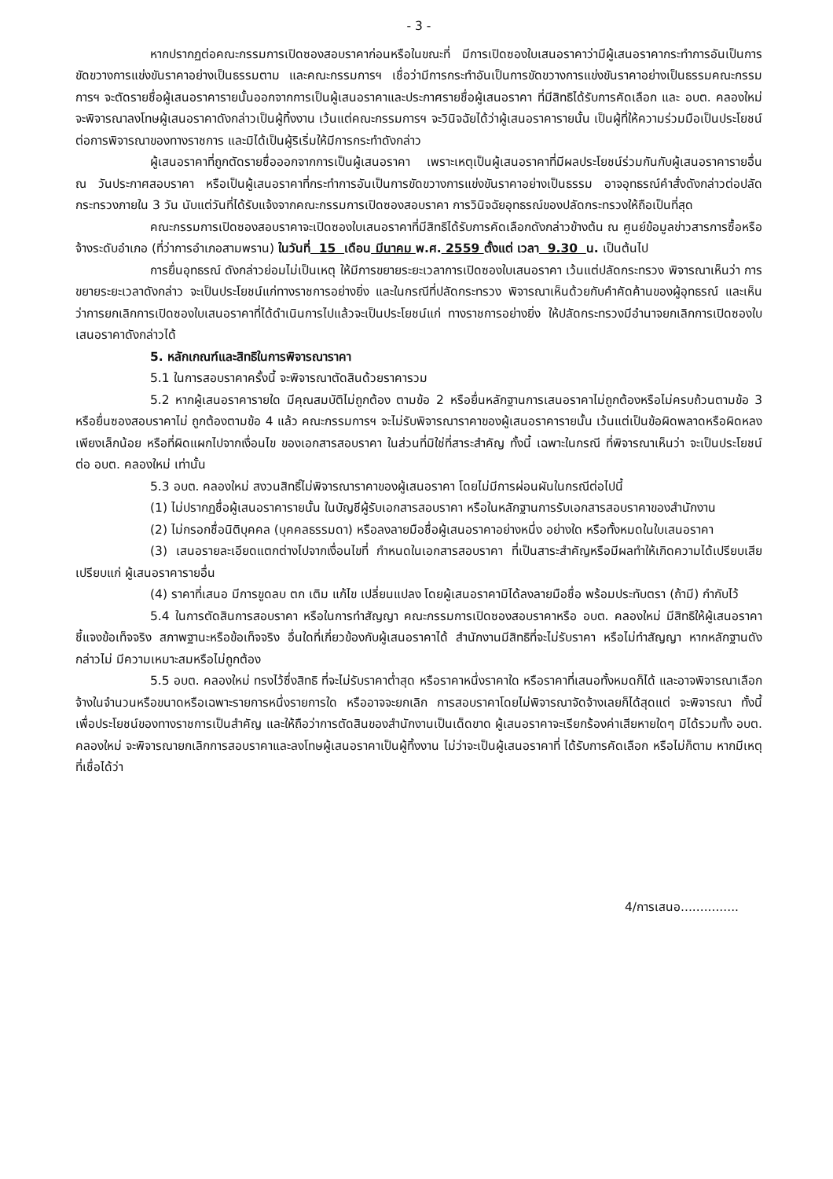- 3 -
หากปรากฏต่อคณะกรรมการเปิดซองสอบราคาก่อนหรือในขณะที่ มีการเปิดซองใบเสนอราคาว่ามีผู้เสนอราคากระทำการอันเป็นการขัดขวางการแข่งขันราคาอย่างเป็นธรรมตาม และคณะกรรมการฯ เชื่อว่ามีการกระทำอันเป็นการขัดขวางการแข่งขันราคาอย่างเป็นธรรมคณะกรรมการฯ จะตัดรายชื่อผู้เสนอราคารายนั้นออกจากการเป็นผู้เสนอราคาและประกาศรายชื่อผู้เสนอราคา ที่มีสิทธิได้รับการคัดเลือก และ อบต. คลองใหม่ จะพิจารณาลงโทษผู้เสนอราคาดังกล่าวเป็นผู้ทิ้งงาน เว้นแต่คณะกรรมการฯ จะวินิจฉัยได้ว่าผู้เสนอราคารายนั้น เป็นผู้ที่ให้ความร่วมมือเป็นประโยชน์ต่อการพิจารณาของทางราชการ และมิได้เป็นผู้ริเริ่มให้มีการกระทำดังกล่าว
ผู้เสนอราคาที่ถูกตัดรายชื่อออกจากการเป็นผู้เสนอราคา เพราะเหตุเป็นผู้เสนอราคาที่มีผลประโยชน์ร่วมกันกับผู้เสนอราคารายอื่น ณ วันประกาศสอบราคา หรือเป็นผู้เสนอราคาที่กระทำการอันเป็นการขัดขวางการแข่งขันราคาอย่างเป็นธรรม อาจอุทธรณ์คำสั่งดังกล่าวต่อปลัดกระทรวงภายใน 3 วัน นับแต่วันที่ได้รับแจ้งจากคณะกรรมการเปิดซองสอบราคา การวินิจฉัยอุทธรณ์ของปลัดกระทรวงให้ถือเป็นที่สุด
คณะกรรมการเปิดซองสอบราคาจะเปิดซองใบเสนอราคาที่มีสิทธิได้รับการคัดเลือกดังกล่าวข้างต้น ณ ศูนย์ข้อมูลข่าวสารการซื้อหรือจ้างระดับอำเภอ (ที่ว่าการอำเภอสามพราน) ในวันที่ 15 เดือน มีนาคม พ.ศ. 2559 ตั้งแต่ เวลา 9.30 น. เป็นต้นไป
การยื่นอุทธรณ์ ดังกล่าวย่อมไม่เป็นเหตุ ให้มีการขยายระยะเวลาการเปิดซองใบเสนอราคา เว้นแต่ปลัดกระทรวง พิจารณาเห็นว่า การขยายระยะเวลาดังกล่าว จะเป็นประโยชน์แก่ทางราชการอย่างยิ่ง และในกรณีที่ปลัดกระทรวง พิจารณาเห็นด้วยกับคำคัดค้านของผู้อุทธรณ์ และเห็นว่าการยกเลิกการเปิดซองใบเสนอราคาที่ได้ดำเนินการไปแล้วจะเป็นประโยชน์แก่ ทางราชการอย่างยิ่ง ให้ปลัดกระทรวงมีอำนาจยกเลิกการเปิดซองใบเสนอราคาดังกล่าวได้
5. หลักเกณฑ์และสิทธิในการพิจารณาราคา
5.1 ในการสอบราคาครั้งนี้ จะพิจารณาตัดสินด้วยราคารวม
5.2 หากผู้เสนอราคารายใด มีคุณสมบัติไม่ถูกต้อง ตามข้อ 2 หรือยื่นหลักฐานการเสนอราคาไม่ถูกต้องหรือไม่ครบถ้วนตามข้อ 3 หรือยื่นซองสอบราคาไม่ ถูกต้องตามข้อ 4 แล้ว คณะกรรมการฯ จะไม่รับพิจารณาราคาของผู้เสนอราคารายนั้น เว้นแต่เป็นข้อผิดพลาดหรือผิดหลงเพียงเล็กน้อย หรือที่ผิดแผกไปจากเงื่อนไข ของเอกสารสอบราคา ในส่วนที่มิใช่ที่สาระสำคัญ ทั้งนี้ เฉพาะในกรณี ที่พิจารณาเห็นว่า จะเป็นประโยชน์ต่อ อบต. คลองใหม่ เท่านั้น
5.3 อบต. คลองใหม่ สงวนสิทธิ์ไม่พิจารณาราคาของผู้เสนอราคา โดยไม่มีการผ่อนผันในกรณีต่อไปนี้
(1) ไม่ปรากฏชื่อผู้เสนอราคารายนั้น ในบัญชีผู้รับเอกสารสอบราคา หรือในหลักฐานการรับเอกสารสอบราคาของสำนักงาน
(2) ไม่กรอกชื่อนิติบุคคล (บุคคลธรรมดา) หรือลงลายมือชื่อผู้เสนอราคาอย่างหนึ่ง อย่างใด หรือทั้งหมดในใบเสนอราคา
(3) เสนอรายละเอียดแตกต่างไปจากเงื่อนไขที่ กำหนดในเอกสารสอบราคา ที่เป็นสาระสำคัญหรือมีผลทำให้เกิดความได้เปรียบเสียเปรียบแก่ ผู้เสนอราคารายอื่น
(4) ราคาที่เสนอ มีการขูดลบ ตก เติม แก้ไข เปลี่ยนแปลง โดยผู้เสนอราคามิได้ลงลายมือชื่อ พร้อมประทับตรา (ถ้ามี) กำกับไว้
5.4 ในการตัดสินการสอบราคา หรือในการทำสัญญา คณะกรรมการเปิดซองสอบราคาหรือ อบต. คลองใหม่ มีสิทธิให้ผู้เสนอราคาชี้แจงข้อเท็จจริง สภาพฐานะหรือข้อเท็จจริง อื่นใดที่เกี่ยวข้องกับผู้เสนอราคาได้ สำนักงานมีสิทธิที่จะไม่รับราคา หรือไม่ทำสัญญา หากหลักฐานดังกล่าวไม่ มีความเหมาะสมหรือไม่ถูกต้อง
5.5 อบต. คลองใหม่ ทรงไว้ซึ่งสิทธิ ที่จะไม่รับราคาต่ำสุด หรือราคาหนึ่งราคาใด หรือราคาที่เสนอทั้งหมดก็ได้ และอาจพิจารณาเลือกจ้างในจำนวนหรือขนาดหรือเฉพาะรายการหนึ่งรายการใด หรืออาจจะยกเลิก การสอบราคาโดยไม่พิจารณาจัดจ้างเลยก็ได้สุดแต่ จะพิจารณา ทั้งนี้ เพื่อประโยชน์ของทางราชการเป็นสำคัญ และให้ถือว่าการตัดสินของสำนักงานเป็นเด็ดขาด ผู้เสนอราคาจะเรียกร้องค่าเสียหายใดๆ มิได้รวมทั้ง อบต. คลองใหม่ จะพิจารณายกเลิกการสอบราคาและลงโทษผู้เสนอราคาเป็นผู้ทิ้งงาน ไม่ว่าจะเป็นผู้เสนอราคาที่ ได้รับการคัดเลือก หรือไม่ก็ตาม หากมีเหตุที่เชื่อได้ว่า
4/การเสนอ...............